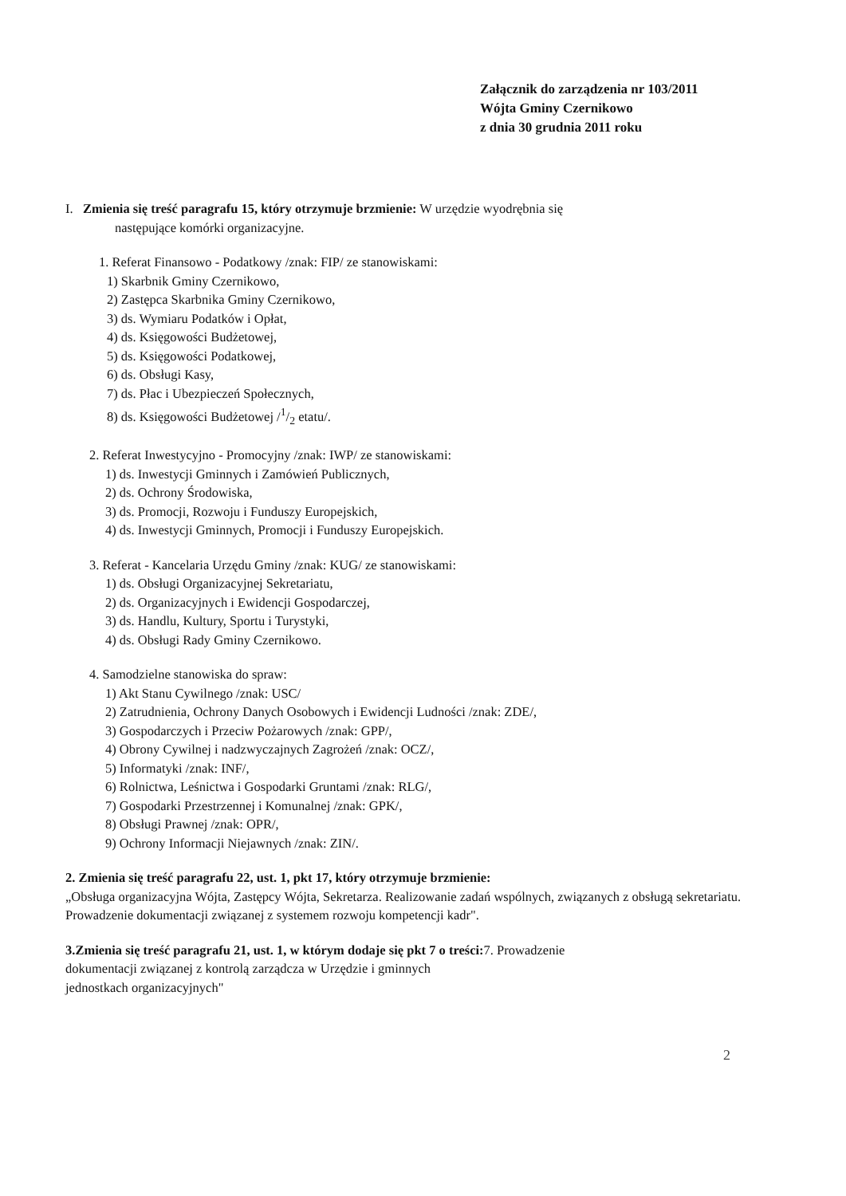Załącznik do zarządzenia nr 103/2011
Wójta Gminy Czernikowo
z dnia 30 grudnia 2011 roku
I. Zmienia się treść paragrafu 15, który otrzymuje brzmienie: W urzędzie wyodrębnia się
następujące komórki organizacyjne.
1. Referat Finansowo - Podatkowy /znak: FIP/ ze stanowiskami:
1) Skarbnik Gminy Czernikowo,
2) Zastępca Skarbnika Gminy Czernikowo,
3) ds. Wymiaru Podatków i Opłat,
4) ds. Księgowości Budżetowej,
5) ds. Księgowości Podatkowej,
6) ds. Obsługi Kasy,
7) ds. Płac i Ubezpieczeń Społecznych,
8) ds. Księgowości Budżetowej /1/2 etatu/.
2. Referat Inwestycyjno - Promocyjny /znak: IWP/ ze stanowiskami:
1) ds. Inwestycji Gminnych i Zamówień Publicznych,
2) ds. Ochrony Środowiska,
3) ds. Promocji, Rozwoju i Funduszy Europejskich,
4) ds. Inwestycji Gminnych, Promocji i Funduszy Europejskich.
3. Referat - Kancelaria Urzędu Gminy /znak: KUG/ ze stanowiskami:
1) ds. Obsługi Organizacyjnej Sekretariatu,
2) ds. Organizacyjnych i Ewidencji Gospodarczej,
3) ds. Handlu, Kultury, Sportu i Turystyki,
4) ds. Obsługi Rady Gminy Czernikowo.
4. Samodzielne stanowiska do spraw:
1) Akt Stanu Cywilnego /znak: USC/
2) Zatrudnienia, Ochrony Danych Osobowych i Ewidencji Ludności /znak: ZDE/,
3) Gospodarczych i Przeciw Pożarowych /znak: GPP/,
4) Obrony Cywilnej i nadzwyczajnych Zagrożeń /znak: OCZ/,
5) Informatyki /znak: INF/,
6) Rolnictwa, Leśnictwa i Gospodarki Gruntami /znak: RLG/,
7) Gospodarki Przestrzennej i Komunalnej /znak: GPK/,
8) Obsługi Prawnej /znak: OPR/,
9) Ochrony Informacji Niejawnych /znak: ZIN/.
2. Zmienia się treść paragrafu 22, ust. 1, pkt 17, który otrzymuje brzmienie:
„Obsługa organizacyjna Wójta, Zastępcy Wójta, Sekretarza. Realizowanie zadań wspólnych, związanych z obsługą sekretariatu. Prowadzenie dokumentacji związanej z systemem rozwoju kompetencji kadr".
3.Zmienia się treść paragrafu 21, ust. 1, w którym dodaje się pkt 7 o treści: 7. Prowadzenie
dokumentacji związanej z kontrolą zarządcza w Urzędzie i gminnych
jednostkach organizacyjnych"
2